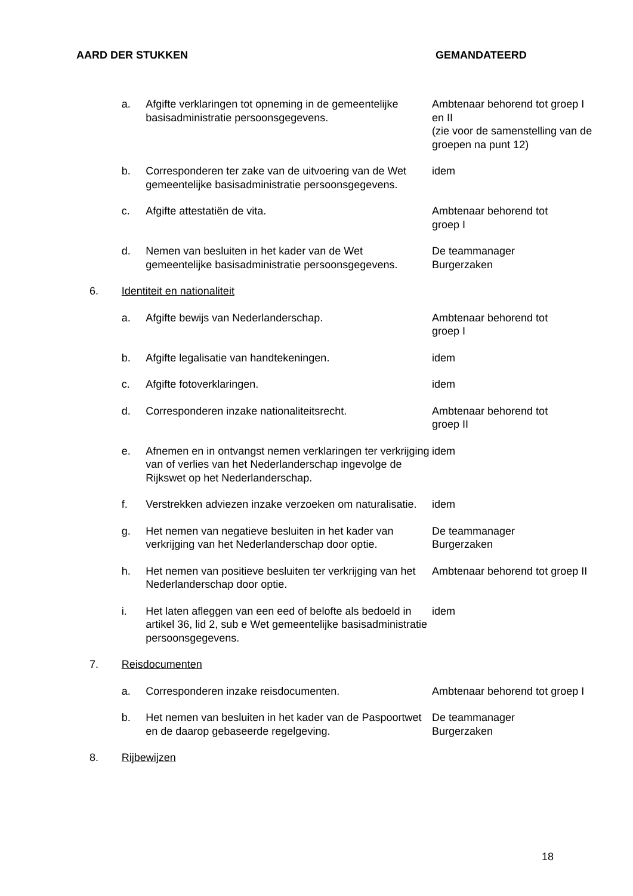| AARD DER STUKKEN | | | GEMANDATEERD |
| --- | --- | --- | --- |
| | a. | Afgifte verklaringen tot opneming in de gemeentelijke basisadministratie persoonsgegevens. | Ambtenaar behorend tot groep I en II (zie voor de samenstelling van de groepen na punt 12) |
| | b. | Corresponderen ter zake van de uitvoering van de Wet gemeentelijke basisadministratie persoonsgegevens. | idem |
| | c. | Afgifte attestatiën de vita. | Ambtenaar behorend tot groep I |
| | d. | Nemen van besluiten in het kader van de Wet gemeentelijke basisadministratie persoonsgegevens. | De teammanager Burgerzaken |
| 6. | Identiteit en nationaliteit | | |
| | a. | Afgifte bewijs van Nederlanderschap. | Ambtenaar behorend tot groep I |
| | b. | Afgifte legalisatie van handtekeningen. | idem |
| | c. | Afgifte fotoverklaringen. | idem |
| | d. | Corresponderen inzake nationaliteitsrecht. | Ambtenaar behorend tot groep II |
| | e. | Afnemen en in ontvangst nemen verklaringen ter verkrijging van of verlies van het Nederlanderschap ingevolge de Rijkswet op het Nederlanderschap. | idem |
| | f. | Verstrekken adviezen inzake verzoeken om naturalisatie. | idem |
| | g. | Het nemen van negatieve besluiten in het kader van verkrijging van het Nederlanderschap door optie. | De teammanager Burgerzaken |
| | h. | Het nemen van positieve besluiten ter verkrijging van het Nederlanderschap door optie. | Ambtenaar behorend tot groep II |
| | i. | Het laten afleggen van een eed of belofte als bedoeld in artikel 36, lid 2, sub e Wet gemeentelijke basisadministratie persoonsgegevens. | idem |
| 7. | Reisdocumenten | | |
| | a. | Corresponderen inzake reisdocumenten. | Ambtenaar behorend tot groep I |
| | b. | Het nemen van besluiten in het kader van de Paspoortwet en de daarop gebaseerde regelgeving. | De teammanager Burgerzaken |
| 8. | Rijbewijzen | | |
18